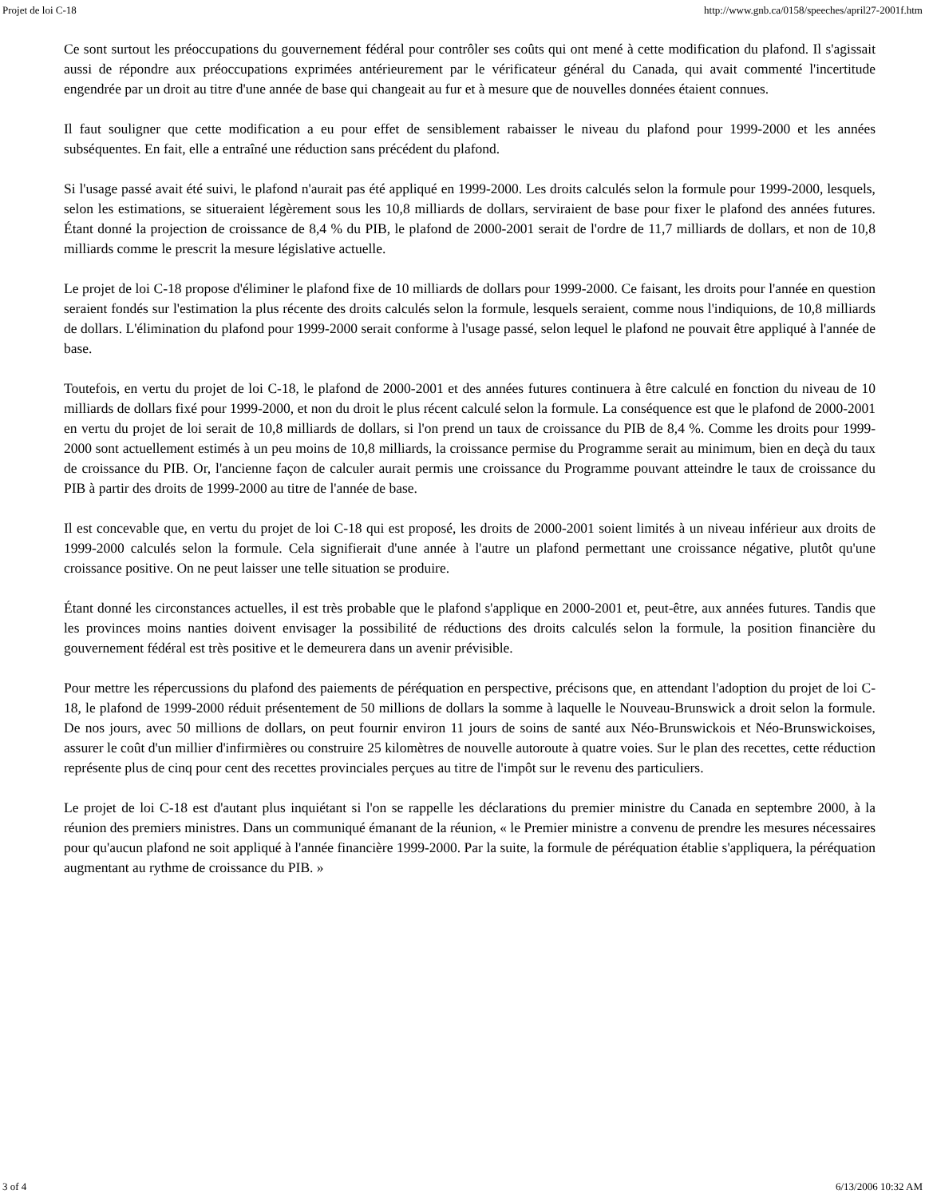Projet de loi C-18 http://www.gnb.ca/0158/speeches/april27-2001f.htm
Ce sont surtout les préoccupations du gouvernement fédéral pour contrôler ses coûts qui ont mené à cette modification du plafond. Il s'agissait aussi de répondre aux préoccupations exprimées antérieurement par le vérificateur général du Canada, qui avait commenté l'incertitude engendrée par un droit au titre d'une année de base qui changeait au fur et à mesure que de nouvelles données étaient connues.
Il faut souligner que cette modification a eu pour effet de sensiblement rabaisser le niveau du plafond pour 1999-2000 et les années subséquentes. En fait, elle a entraîné une réduction sans précédent du plafond.
Si l'usage passé avait été suivi, le plafond n'aurait pas été appliqué en 1999-2000. Les droits calculés selon la formule pour 1999-2000, lesquels, selon les estimations, se situeraient légèrement sous les 10,8 milliards de dollars, serviraient de base pour fixer le plafond des années futures. Étant donné la projection de croissance de 8,4 % du PIB, le plafond de 2000-2001 serait de l'ordre de 11,7 milliards de dollars, et non de 10,8 milliards comme le prescrit la mesure législative actuelle.
Le projet de loi C-18 propose d'éliminer le plafond fixe de 10 milliards de dollars pour 1999-2000. Ce faisant, les droits pour l'année en question seraient fondés sur l'estimation la plus récente des droits calculés selon la formule, lesquels seraient, comme nous l'indiquions, de 10,8 milliards de dollars. L'élimination du plafond pour 1999-2000 serait conforme à l'usage passé, selon lequel le plafond ne pouvait être appliqué à l'année de base.
Toutefois, en vertu du projet de loi C-18, le plafond de 2000-2001 et des années futures continuera à être calculé en fonction du niveau de 10 milliards de dollars fixé pour 1999-2000, et non du droit le plus récent calculé selon la formule. La conséquence est que le plafond de 2000-2001 en vertu du projet de loi serait de 10,8 milliards de dollars, si l'on prend un taux de croissance du PIB de 8,4 %. Comme les droits pour 1999-2000 sont actuellement estimés à un peu moins de 10,8 milliards, la croissance permise du Programme serait au minimum, bien en deçà du taux de croissance du PIB. Or, l'ancienne façon de calculer aurait permis une croissance du Programme pouvant atteindre le taux de croissance du PIB à partir des droits de 1999-2000 au titre de l'année de base.
Il est concevable que, en vertu du projet de loi C-18 qui est proposé, les droits de 2000-2001 soient limités à un niveau inférieur aux droits de 1999-2000 calculés selon la formule. Cela signifierait d'une année à l'autre un plafond permettant une croissance négative, plutôt qu'une croissance positive. On ne peut laisser une telle situation se produire.
Étant donné les circonstances actuelles, il est très probable que le plafond s'applique en 2000-2001 et, peut-être, aux années futures. Tandis que les provinces moins nanties doivent envisager la possibilité de réductions des droits calculés selon la formule, la position financière du gouvernement fédéral est très positive et le demeurera dans un avenir prévisible.
Pour mettre les répercussions du plafond des paiements de péréquation en perspective, précisons que, en attendant l'adoption du projet de loi C-18, le plafond de 1999-2000 réduit présentement de 50 millions de dollars la somme à laquelle le Nouveau-Brunswick a droit selon la formule. De nos jours, avec 50 millions de dollars, on peut fournir environ 11 jours de soins de santé aux Néo-Brunswickois et Néo-Brunswickoises, assurer le coût d'un millier d'infirmières ou construire 25 kilomètres de nouvelle autoroute à quatre voies. Sur le plan des recettes, cette réduction représente plus de cinq pour cent des recettes provinciales perçues au titre de l'impôt sur le revenu des particuliers.
Le projet de loi C-18 est d'autant plus inquiétant si l'on se rappelle les déclarations du premier ministre du Canada en septembre 2000, à la réunion des premiers ministres. Dans un communiqué émanant de la réunion, « le Premier ministre a convenu de prendre les mesures nécessaires pour qu'aucun plafond ne soit appliqué à l'année financière 1999-2000. Par la suite, la formule de péréquation établie s'appliquera, la péréquation augmentant au rythme de croissance du PIB. »
3 of 4 6/13/2006 10:32 AM